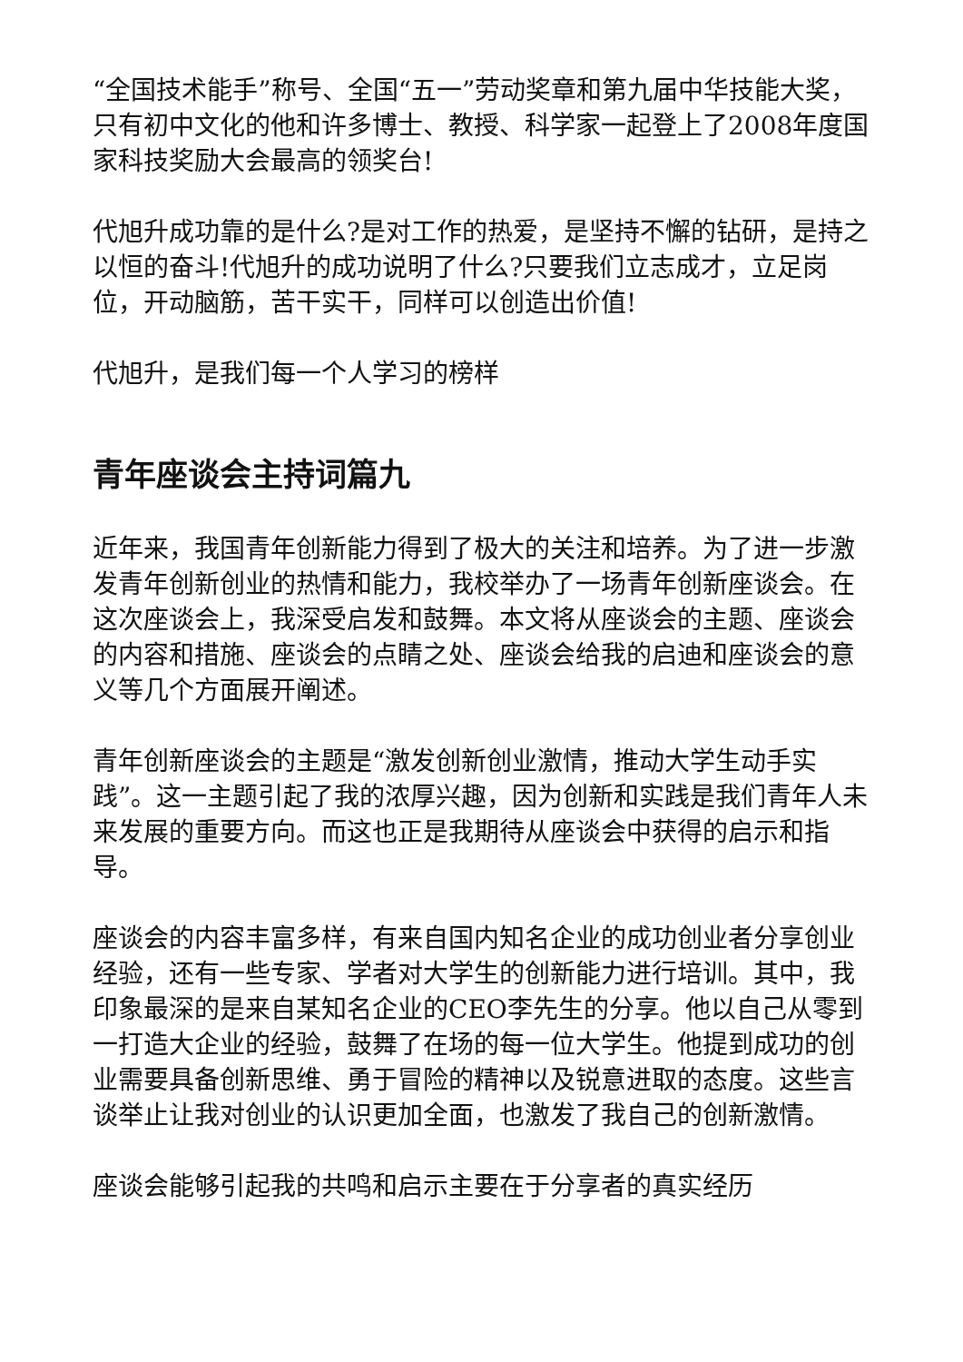“全国技术能手”称号、全国“五一”劳动奖章和第九届中华技能大奖，只有初中文化的他和许多博士、教授、科学家一起登上了2008年度国家科技奖励大会最高的领奖台!
代旭升成功靠的是什么?是对工作的热爱，是坚持不懈的钻研，是持之以恒的奋斗!代旭升的成功说明了什么?只要我们立志成才，立足岗位，开动脑筋，苦干实干，同样可以创造出价值!
代旭升，是我们每一个人学习的榜样
青年座谈会主持词篇九
近年来，我国青年创新能力得到了极大的关注和培养。为了进一步激发青年创新创业的热情和能力，我校举办了一场青年创新座谈会。在这次座谈会上，我深受启发和鼓舞。本文将从座谈会的主题、座谈会的内容和措施、座谈会的点睛之处、座谈会给我的启迪和座谈会的意义等几个方面展开阐述。
青年创新座谈会的主题是“激发创新创业激情，推动大学生动手实践”。这一主题引起了我的浓厚兴趣，因为创新和实践是我们青年人未来发展的重要方向。而这也正是我期待从座谈会中获得的启示和指导。
座谈会的内容丰富多样，有来自国内知名企业的成功创业者分享创业经验，还有一些专家、学者对大学生的创新能力进行培训。其中，我印象最深的是来自某知名企业的CEO李先生的分享。他以自己从零到一打造大企业的经验，鼓舞了在场的每一位大学生。他提到成功的创业需要具备创新思维、勇于冒险的精神以及锐意进取的态度。这些言谈举止让我对创业的认识更加全面，也激发了我自己的创新激情。
座谈会能够引起我的共鸣和启示主要在于分享者的真实经历